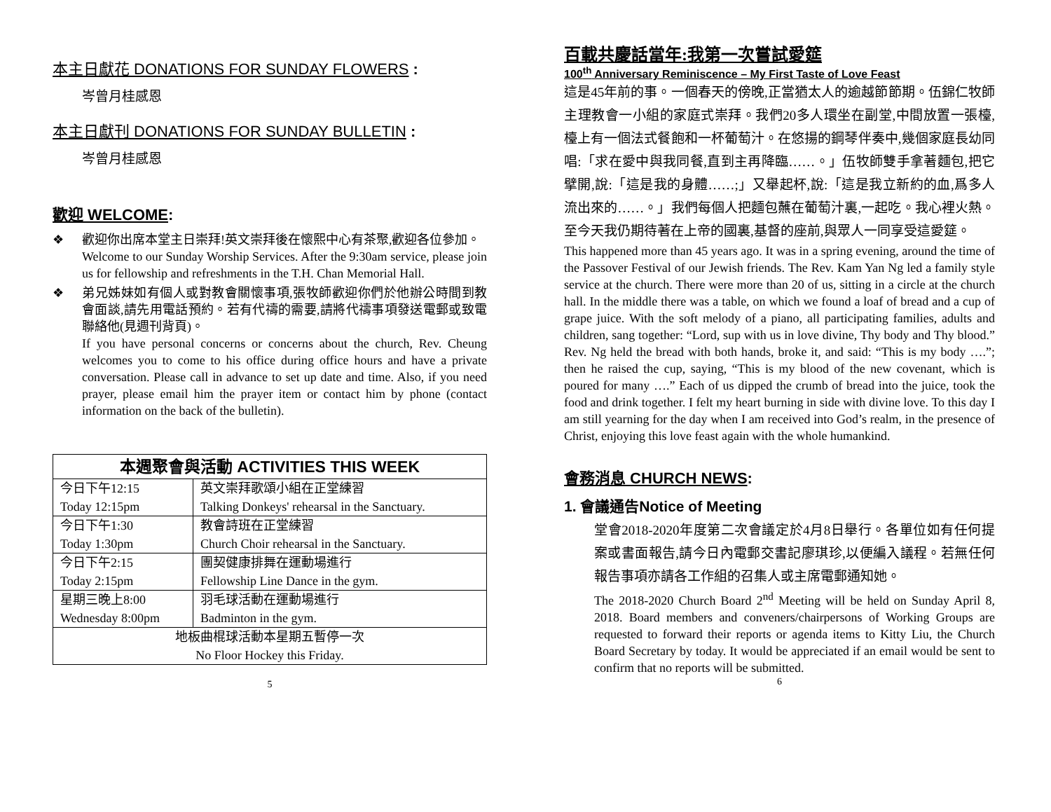本主日獻花 DONATIONS FOR SUNDAY FLOWERS :
岑曾月桂感恩
本主日獻刊 DONATIONS FOR SUNDAY BULLETIN :
岑曾月桂感恩
歡迎 WELCOME:
❖ 歡迎你出席本堂主日崇拜!英文崇拜後在懷熙中心有茶聚,歡迎各位參加。
Welcome to our Sunday Worship Services. After the 9:30am service, please join us for fellowship and refreshments in the T.H. Chan Memorial Hall.
❖ 弟兄姊妹如有個人或對教會關懷事項,張牧師歡迎你們於他辦公時間到教會面談,請先用電話預約。若有代禱的需要,請將代禱事項發送電郵或致電聯絡他(見週刊背頁)。
If you have personal concerns or concerns about the church, Rev. Cheung welcomes you to come to his office during office hours and have a private conversation. Please call in advance to set up date and time. Also, if you need prayer, please email him the prayer item or contact him by phone (contact information on the back of the bulletin).
| 本週聚會與活動 ACTIVITIES THIS WEEK | |
| --- | --- |
| 今日下午12:15 Today 12:15pm | 英文崇拜歌頌小組在正堂練習 Talking Donkeys' rehearsal in the Sanctuary. |
| 今日下午1:30 Today 1:30pm | 教會詩班在正堂練習 Church Choir rehearsal in the Sanctuary. |
| 今日下午2:15 Today 2:15pm | 團契健康排舞在運動場進行 Fellowship Line Dance in the gym. |
| 星期三晚上8:00 Wednesday 8:00pm | 羽毛球活動在運動場進行 Badminton in the gym. |
| 地板曲棍球活動本星期五暫停一次 No Floor Hockey this Friday. | |
5
百載共慶話當年:我第一次嘗試愛筵
100<sup>th</sup> Anniversary Reminiscence – My First Taste of Love Feast
這是45年前的事。一個春天的傍晚,正當猶太人的逾越節節期。伍錦仁牧師主理教會一小組的家庭式崇拜。我們20多人環坐在副堂,中間放置一張檯,檯上有一個法式餐飽和一杯葡萄汁。在悠揚的鋼琴伴奏中,幾個家庭長幼同唱:「求在愛中與我同餐,直到主再降臨……。」伍牧師雙手拿著麵包,把它擘開,說:「這是我的身體……;」又舉起杯,說:「這是我立新約的血,爲多人流出來的……。」我們每個人把麵包蘸在葡萄汁裏,一起吃。我心裡火熱。至今天我仍期待著在上帝的國裏,基督的座前,與眾人一同享受這愛筵。
This happened more than 45 years ago. It was in a spring evening, around the time of the Passover Festival of our Jewish friends. The Rev. Kam Yan Ng led a family style service at the church. There were more than 20 of us, sitting in a circle at the church hall. In the middle there was a table, on which we found a loaf of bread and a cup of grape juice. With the soft melody of a piano, all participating families, adults and children, sang together: “Lord, sup with us in love divine, Thy body and Thy blood.” Rev. Ng held the bread with both hands, broke it, and said: “This is my body ….”; then he raised the cup, saying, “This is my blood of the new covenant, which is poured for many ….” Each of us dipped the crumb of bread into the juice, took the food and drink together. I felt my heart burning in side with divine love. To this day I am still yearning for the day when I am received into God’s realm, in the presence of Christ, enjoying this love feast again with the whole humankind.
會務消息 CHURCH NEWS:
1. 會議通告Notice of Meeting
堂會2018-2020年度第二次會議定於4月8日舉行。各單位如有任何提案或書面報告,請今日內電郵交書記廖琪珍,以便編入議程。若無任何報告事項亦請各工作組的召集人或主席電郵通知她。
The 2018-2020 Church Board 2<sup>nd</sup> Meeting will be held on Sunday April 8, 2018. Board members and conveners/chairpersons of Working Groups are requested to forward their reports or agenda items to Kitty Liu, the Church Board Secretary by today. It would be appreciated if an email would be sent to confirm that no reports will be submitted.
6